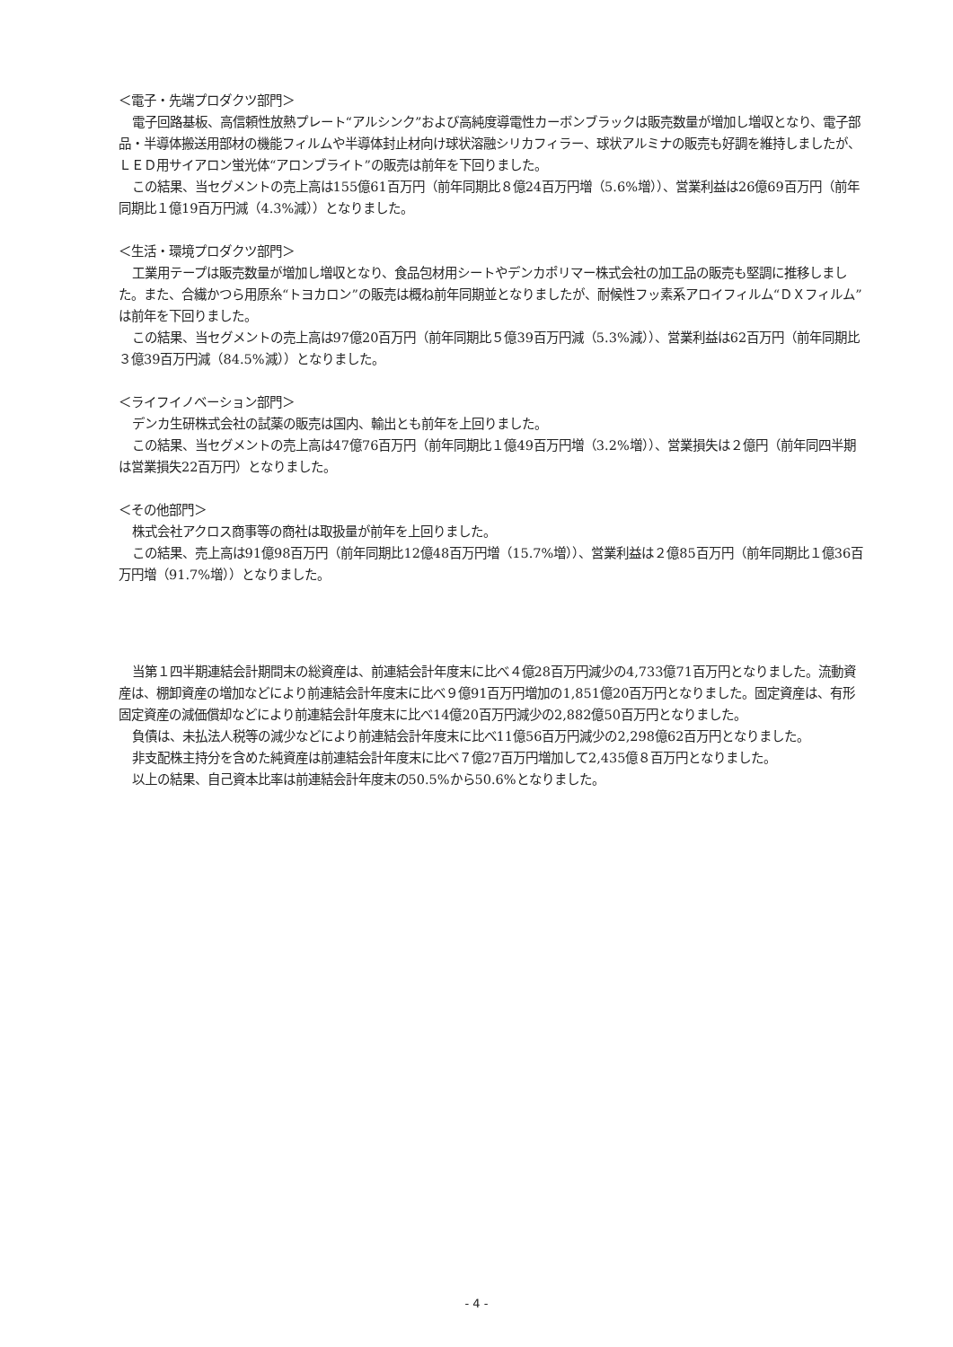＜電子・先端プロダクツ部門＞
電子回路基板、高信頼性放熱プレート“アルシンク”および高純度導電性カーボンブラックは販売数量が増加し増収となり、電子部品・半導体搬送用部材の機能フィルムや半導体封止材向け球状溶融シリカフィラー、球状アルミナの販売も好調を維持しましたが、ＬＥＤ用サイアロン蛍光体“アロンブライト”の販売は前年を下回りました。
この結果、当セグメントの売上高は155億61百万円（前年同期比８億24百万円増（5.6%増））、営業利益は26億69百万円（前年同期比１億19百万円減（4.3%減））となりました。
＜生活・環境プロダクツ部門＞
工業用テープは販売数量が増加し増収となり、食品包材用シートやデンカポリマー株式会社の加工品の販売も堅調に推移しました。また、合繊かつら用原糸“トヨカロン”の販売は概ね前年同期並となりましたが、耐候性フッ素系アロイフィルム“ＤＸフィルム”は前年を下回りました。
この結果、当セグメントの売上高は97億20百万円（前年同期比５億39百万円減（5.3%減））、営業利益は62百万円（前年同期比３億39百万円減（84.5%減））となりました。
＜ライフイノベーション部門＞
デンカ生研株式会社の試薬の販売は国内、輸出とも前年を上回りました。
この結果、当セグメントの売上高は47億76百万円（前年同期比１億49百万円増（3.2%増））、営業損失は２億円（前年同四半期は営業損失22百万円）となりました。
＜その他部門＞
株式会社アクロス商事等の商社は取扱量が前年を上回りました。
この結果、売上高は91億98百万円（前年同期比12億48百万円増（15.7%増））、営業利益は２億85百万円（前年同期比１億36百万円増（91.7%増））となりました。
当第１四半期連結会計期間末の総資産は、前連結会計年度末に比べ４億28百万円減少の4,733億71百万円となりました。流動資産は、棚卸資産の増加などにより前連結会計年度末に比べ９億91百万円増加の1,851億20百万円となりました。固定資産は、有形固定資産の減価償却などにより前連結会計年度末に比べ14億20百万円減少の2,882億50百万円となりました。
負債は、未払法人税等の減少などにより前連結会計年度末に比べ11億56百万円減少の2,298億62百万円となりました。
非支配株主持分を含めた純資産は前連結会計年度末に比べ７億27百万円増加して2,435億８百万円となりました。
以上の結果、自己資本比率は前連結会計年度末の50.5%から50.6%となりました。
- 4 -